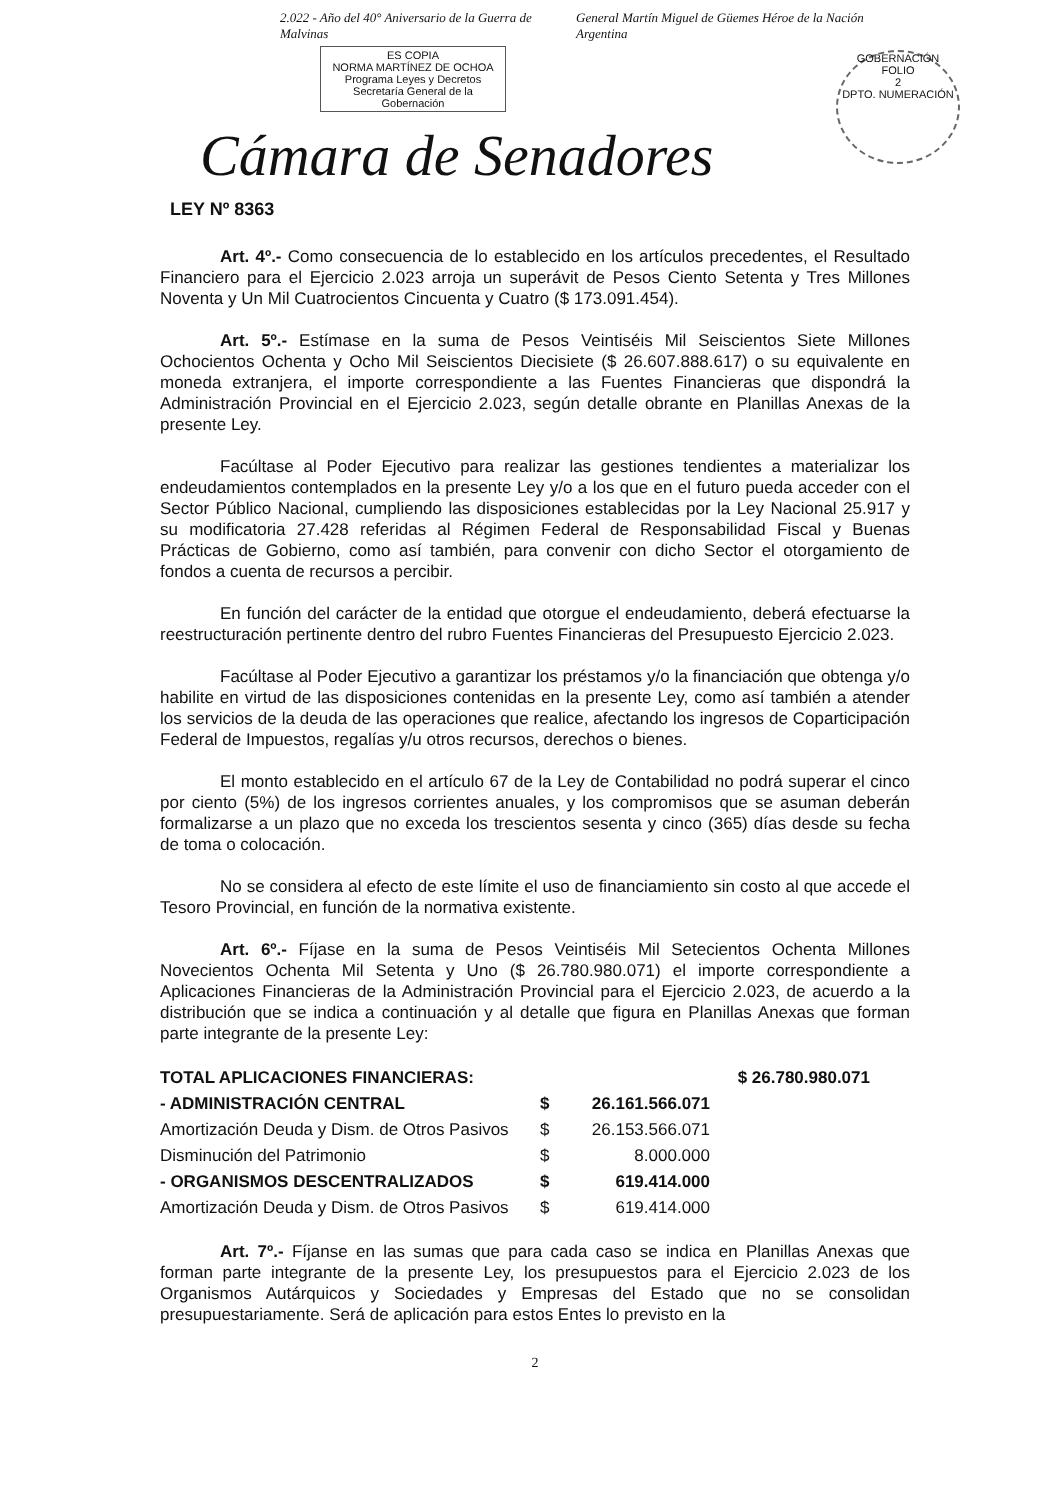2.022 - Año del 40° Aniversario de la Guerra de Malvinas General Martín Miguel de Güemes Héroe de la Nación Argentina
ES COPIA
NORMA MARTÍNEZ DE OCHOA
Programa Leyes y Decretos
Secretaría General de la Gobernación
Cámara de Senadores
GOBERNACIÓN
FOLIO
2
DPTO. NUMERACIÓN
LEY Nº 8363
Art. 4º.- Como consecuencia de lo establecido en los artículos precedentes, el Resultado Financiero para el Ejercicio 2.023 arroja un superávit de Pesos Ciento Setenta y Tres Millones Noventa y Un Mil Cuatrocientos Cincuenta y Cuatro ($ 173.091.454).
Art. 5º.- Estímase en la suma de Pesos Veintiséis Mil Seiscientos Siete Millones Ochocientos Ochenta y Ocho Mil Seiscientos Diecisiete ($ 26.607.888.617) o su equivalente en moneda extranjera, el importe correspondiente a las Fuentes Financieras que dispondrá la Administración Provincial en el Ejercicio 2.023, según detalle obrante en Planillas Anexas de la presente Ley.
Facúltase al Poder Ejecutivo para realizar las gestiones tendientes a materializar los endeudamientos contemplados en la presente Ley y/o a los que en el futuro pueda acceder con el Sector Público Nacional, cumpliendo las disposiciones establecidas por la Ley Nacional 25.917 y su modificatoria 27.428 referidas al Régimen Federal de Responsabilidad Fiscal y Buenas Prácticas de Gobierno, como así también, para convenir con dicho Sector el otorgamiento de fondos a cuenta de recursos a percibir.
En función del carácter de la entidad que otorgue el endeudamiento, deberá efectuarse la reestructuración pertinente dentro del rubro Fuentes Financieras del Presupuesto Ejercicio 2.023.
Facúltase al Poder Ejecutivo a garantizar los préstamos y/o la financiación que obtenga y/o habilite en virtud de las disposiciones contenidas en la presente Ley, como así también a atender los servicios de la deuda de las operaciones que realice, afectando los ingresos de Coparticipación Federal de Impuestos, regalías y/u otros recursos, derechos o bienes.
El monto establecido en el artículo 67 de la Ley de Contabilidad no podrá superar el cinco por ciento (5%) de los ingresos corrientes anuales, y los compromisos que se asuman deberán formalizarse a un plazo que no exceda los trescientos sesenta y cinco (365) días desde su fecha de toma o colocación.
No se considera al efecto de este límite el uso de financiamiento sin costo al que accede el Tesoro Provincial, en función de la normativa existente.
Art. 6º.- Fíjase en la suma de Pesos Veintiséis Mil Setecientos Ochenta Millones Novecientos Ochenta Mil Setenta y Uno ($ 26.780.980.071) el importe correspondiente a Aplicaciones Financieras de la Administración Provincial para el Ejercicio 2.023, de acuerdo a la distribución que se indica a continuación y al detalle que figura en Planillas Anexas que forman parte integrante de la presente Ley:
| TOTAL APLICACIONES FINANCIERAS: | | | $ 26.780.980.071 |
| - ADMINISTRACIÓN CENTRAL | $ | 26.161.566.071 | |
| Amortización Deuda y Dism. de Otros Pasivos | $ | 26.153.566.071 | |
| Disminución del Patrimonio | $ | 8.000.000 | |
| - ORGANISMOS DESCENTRALIZADOS | $ | 619.414.000 | |
| Amortización Deuda y Dism. de Otros Pasivos | $ | 619.414.000 | |
Art. 7º.- Fíjanse en las sumas que para cada caso se indica en Planillas Anexas que forman parte integrante de la presente Ley, los presupuestos para el Ejercicio 2.023 de los Organismos Autárquicos y Sociedades y Empresas del Estado que no se consolidan presupuestariamente. Será de aplicación para estos Entes lo previsto en la
2